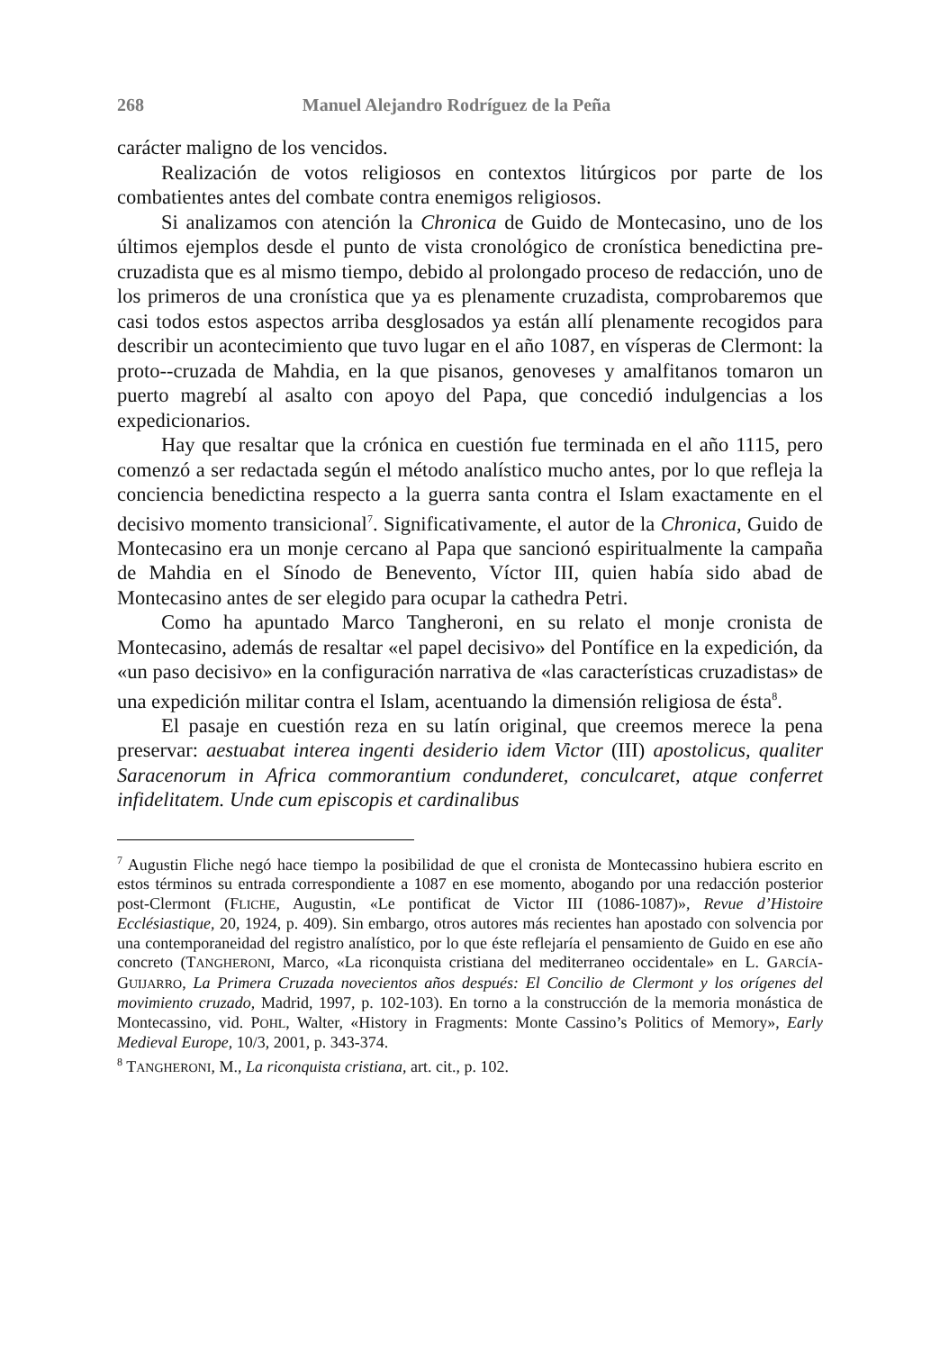268 Manuel Alejandro Rodríguez de la Peña
carácter maligno de los vencidos.
Realización de votos religiosos en contextos litúrgicos por parte de los combatientes antes del combate contra enemigos religiosos.
Si analizamos con atención la Chronica de Guido de Montecasino, uno de los últimos ejemplos desde el punto de vista cronológico de cronística benedictina pre-cruzadista que es al mismo tiempo, debido al prolongado proceso de redacción, uno de los primeros de una cronística que ya es plenamente cruzadista, comprobaremos que casi todos estos aspectos arriba desglosados ya están allí plenamente recogidos para describir un acontecimiento que tuvo lugar en el año 1087, en vísperas de Clermont: la proto--cruzada de Mahdia, en la que pisanos, genoveses y amalfitanos tomaron un puerto magrebí al asalto con apoyo del Papa, que concedió indulgencias a los expedicionarios.
Hay que resaltar que la crónica en cuestión fue terminada en el año 1115, pero comenzó a ser redactada según el método analístico mucho antes, por lo que refleja la conciencia benedictina respecto a la guerra santa contra el Islam exactamente en el decisivo momento transicional<sup>7</sup>. Significativamente, el autor de la Chronica, Guido de Montecasino era un monje cercano al Papa que sancionó espiritualmente la campaña de Mahdia en el Sínodo de Benevento, Víctor III, quien había sido abad de Montecasino antes de ser elegido para ocupar la cathedra Petri.
Como ha apuntado Marco Tangheroni, en su relato el monje cronista de Montecasino, además de resaltar «el papel decisivo» del Pontífice en la expedición, da «un paso decisivo» en la configuración narrativa de «las características cruzadistas» de una expedición militar contra el Islam, acentuando la dimensión religiosa de ésta<sup>8</sup>.
El pasaje en cuestión reza en su latín original, que creemos merece la pena preservar: aestuabat interea ingenti desiderio idem Victor (III) apostolicus, qualiter Saracenorum in Africa commorantium condunderet, conculcaret, atque conferret infidelitatem. Unde cum episcopis et cardinalibus
<sup>7</sup> Augustin Fliche negó hace tiempo la posibilidad de que el cronista de Montecassino hubiera escrito en estos términos su entrada correspondiente a 1087 en ese momento, abogando por una redacción posterior post-Clermont (FLICHE, Augustin, «Le pontificat de Victor III (1086-1087)», Revue d’Histoire Ecclésiastique, 20, 1924, p. 409). Sin embargo, otros autores más recientes han apostado con solvencia por una contemporaneidad del registro analístico, por lo que éste reflejaría el pensamiento de Guido en ese año concreto (TANGHERONI, Marco, «La riconquista cristiana del mediterraneo occidentale» en L. GARCÍA-GUIJARRO, La Primera Cruzada novecientos años después: El Concilio de Clermont y los orígenes del movimiento cruzado, Madrid, 1997, p. 102-103). En torno a la construcción de la memoria monástica de Montecassino, vid. POHL, Walter, «History in Fragments: Monte Cassino’s Politics of Memory», Early Medieval Europe, 10/3, 2001, p. 343-374.
<sup>8</sup> TANGHERONI, M., La riconquista cristiana, art. cit., p. 102.